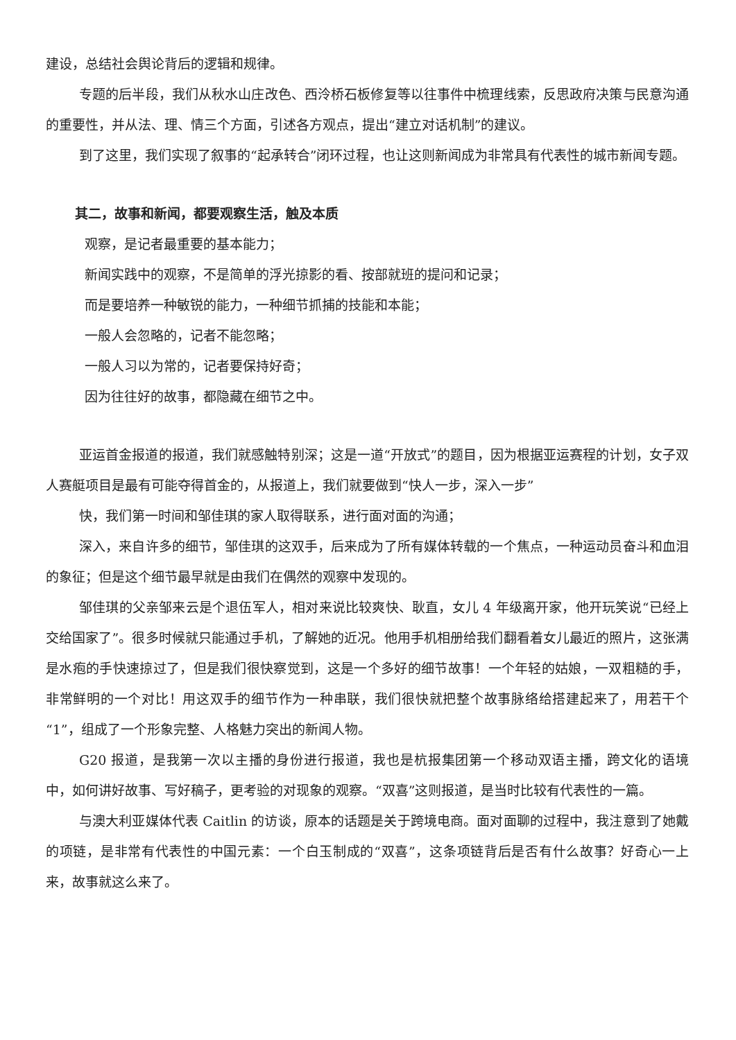建设，总结社会舆论背后的逻辑和规律。
专题的后半段，我们从秋水山庄改色、西泠桥石板修复等以往事件中梳理线索，反思政府决策与民意沟通的重要性，并从法、理、情三个方面，引述各方观点，提出“建立对话机制”的建议。
到了这里，我们实现了叙事的“起承转合”闭环过程，也让这则新闻成为非常具有代表性的城市新闻专题。
其二，故事和新闻，都要观察生活，触及本质
观察，是记者最重要的基本能力；
新闻实践中的观察，不是简单的浮光掠影的看、按部就班的提问和记录；
而是要培养一种敏锐的能力，一种细节抓捕的技能和本能；
一般人会忽略的，记者不能忽略；
一般人习以为常的，记者要保持好奇；
因为往往好的故事，都隐藏在细节之中。
亚运首金报道的报道，我们就感触特别深；这是一道“开放式”的题目，因为根据亚运赛程的计划，女子双人赛艇项目是最有可能夺得首金的，从报道上，我们就要做到“快人一步，深入一步”
快，我们第一时间和邹佳琪的家人取得联系，进行面对面的沟通；
深入，来自许多的细节，邹佳琪的这双手，后来成为了所有媒体转载的一个焦点，一种运动员奋斗和血泪的象征；但是这个细节最早就是由我们在偶然的观察中发现的。
邹佳琪的父亲邹来云是个退伍军人，相对来说比较爽快、耿直，女儿 4 年级离开家，他开玩笑说“已经上交给国家了”。很多时候就只能通过手机，了解她的近况。他用手机相册给我们翻看着女儿最近的照片，这张满是水疱的手快速掠过了，但是我们很快察觉到，这是一个多好的细节故事！一个年轻的姑娘，一双粗糙的手，非常鲜明的一个对比！用这双手的细节作为一种串联，我们很快就把整个故事脉络给搭建起来了，用若干个“1”，组成了一个形象完整、人格魅力突出的新闻人物。
G20 报道，是我第一次以主播的身份进行报道，我也是杭报集团第一个移动双语主播，跨文化的语境中，如何讲好故事、写好稿子，更考验的对现象的观察。“双喜”这则报道，是当时比较有代表性的一篇。
与澳大利亚媒体代表 Caitlin 的访谈，原本的话题是关于跨境电商。面对面聊的过程中，我注意到了她戴的项链，是非常有代表性的中国元素：一个白玉制成的“双喜”，这条项链背后是否有什么故事？好奇心一上来，故事就这么来了。